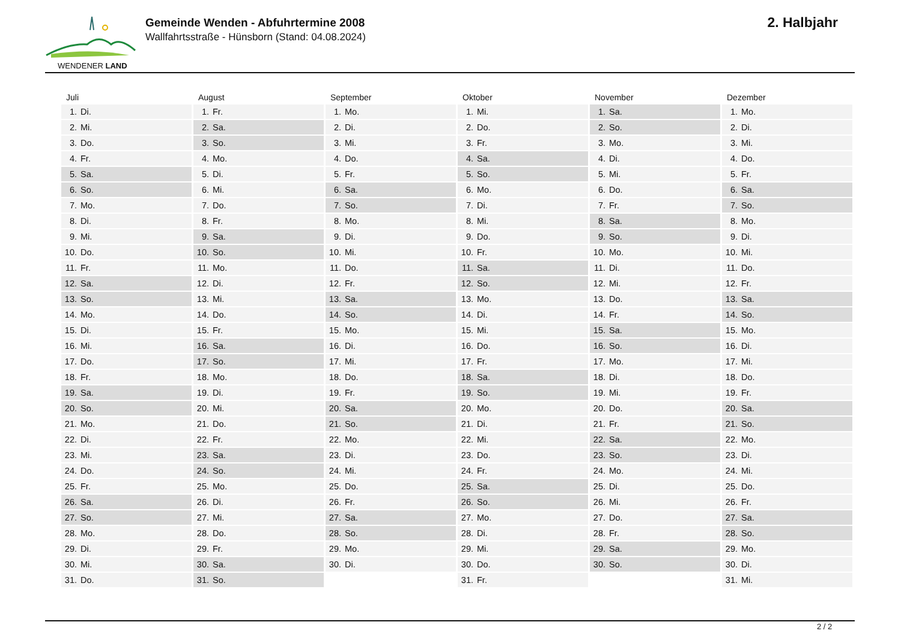WENDENER LAND
Gemeinde Wenden - Abfuhrtermine 2008
Wallfahrtsstraße - Hünsborn (Stand: 04.08.2024)
2. Halbjahr
Juli
| 1. | Di. |
| 2. | Mi. |
| 3. | Do. |
| 4. | Fr. |
| 5. | Sa. |
| 6. | So. |
| 7. | Mo. |
| 8. | Di. |
| 9. | Mi. |
| 10. | Do. |
| 11. | Fr. |
| 12. | Sa. |
| 13. | So. |
| 14. | Mo. |
| 15. | Di. |
| 16. | Mi. |
| 17. | Do. |
| 18. | Fr. |
| 19. | Sa. |
| 20. | So. |
| 21. | Mo. |
| 22. | Di. |
| 23. | Mi. |
| 24. | Do. |
| 25. | Fr. |
| 26. | Sa. |
| 27. | So. |
| 28. | Mo. |
| 29. | Di. |
| 30. | Mi. |
| 31. | Do. |
August
| 1. | Fr. |
| 2. | Sa. |
| 3. | So. |
| 4. | Mo. |
| 5. | Di. |
| 6. | Mi. |
| 7. | Do. |
| 8. | Fr. |
| 9. | Sa. |
| 10. | So. |
| 11. | Mo. |
| 12. | Di. |
| 13. | Mi. |
| 14. | Do. |
| 15. | Fr. |
| 16. | Sa. |
| 17. | So. |
| 18. | Mo. |
| 19. | Di. |
| 20. | Mi. |
| 21. | Do. |
| 22. | Fr. |
| 23. | Sa. |
| 24. | So. |
| 25. | Mo. |
| 26. | Di. |
| 27. | Mi. |
| 28. | Do. |
| 29. | Fr. |
| 30. | Sa. |
| 31. | So. |
September
| 1. | Mo. |
| 2. | Di. |
| 3. | Mi. |
| 4. | Do. |
| 5. | Fr. |
| 6. | Sa. |
| 7. | So. |
| 8. | Mo. |
| 9. | Di. |
| 10. | Mi. |
| 11. | Do. |
| 12. | Fr. |
| 13. | Sa. |
| 14. | So. |
| 15. | Mo. |
| 16. | Di. |
| 17. | Mi. |
| 18. | Do. |
| 19. | Fr. |
| 20. | Sa. |
| 21. | So. |
| 22. | Mo. |
| 23. | Di. |
| 24. | Mi. |
| 25. | Do. |
| 26. | Fr. |
| 27. | Sa. |
| 28. | So. |
| 29. | Mo. |
| 30. | Di. |
Oktober
| 1. | Mi. |
| 2. | Do. |
| 3. | Fr. |
| 4. | Sa. |
| 5. | So. |
| 6. | Mo. |
| 7. | Di. |
| 8. | Mi. |
| 9. | Do. |
| 10. | Fr. |
| 11. | Sa. |
| 12. | So. |
| 13. | Mo. |
| 14. | Di. |
| 15. | Mi. |
| 16. | Do. |
| 17. | Fr. |
| 18. | Sa. |
| 19. | So. |
| 20. | Mo. |
| 21. | Di. |
| 22. | Mi. |
| 23. | Do. |
| 24. | Fr. |
| 25. | Sa. |
| 26. | So. |
| 27. | Mo. |
| 28. | Di. |
| 29. | Mi. |
| 30. | Do. |
| 31. | Fr. |
November
| 1. | Sa. |
| 2. | So. |
| 3. | Mo. |
| 4. | Di. |
| 5. | Mi. |
| 6. | Do. |
| 7. | Fr. |
| 8. | Sa. |
| 9. | So. |
| 10. | Mo. |
| 11. | Di. |
| 12. | Mi. |
| 13. | Do. |
| 14. | Fr. |
| 15. | Sa. |
| 16. | So. |
| 17. | Mo. |
| 18. | Di. |
| 19. | Mi. |
| 20. | Do. |
| 21. | Fr. |
| 22. | Sa. |
| 23. | So. |
| 24. | Mo. |
| 25. | Di. |
| 26. | Mi. |
| 27. | Do. |
| 28. | Fr. |
| 29. | Sa. |
| 30. | So. |
Dezember
| 1. | Mo. |
| 2. | Di. |
| 3. | Mi. |
| 4. | Do. |
| 5. | Fr. |
| 6. | Sa. |
| 7. | So. |
| 8. | Mo. |
| 9. | Di. |
| 10. | Mi. |
| 11. | Do. |
| 12. | Fr. |
| 13. | Sa. |
| 14. | So. |
| 15. | Mo. |
| 16. | Di. |
| 17. | Mi. |
| 18. | Do. |
| 19. | Fr. |
| 20. | Sa. |
| 21. | So. |
| 22. | Mo. |
| 23. | Di. |
| 24. | Mi. |
| 25. | Do. |
| 26. | Fr. |
| 27. | Sa. |
| 28. | So. |
| 29. | Mo. |
| 30. | Di. |
| 31. | Mi. |
2 / 2